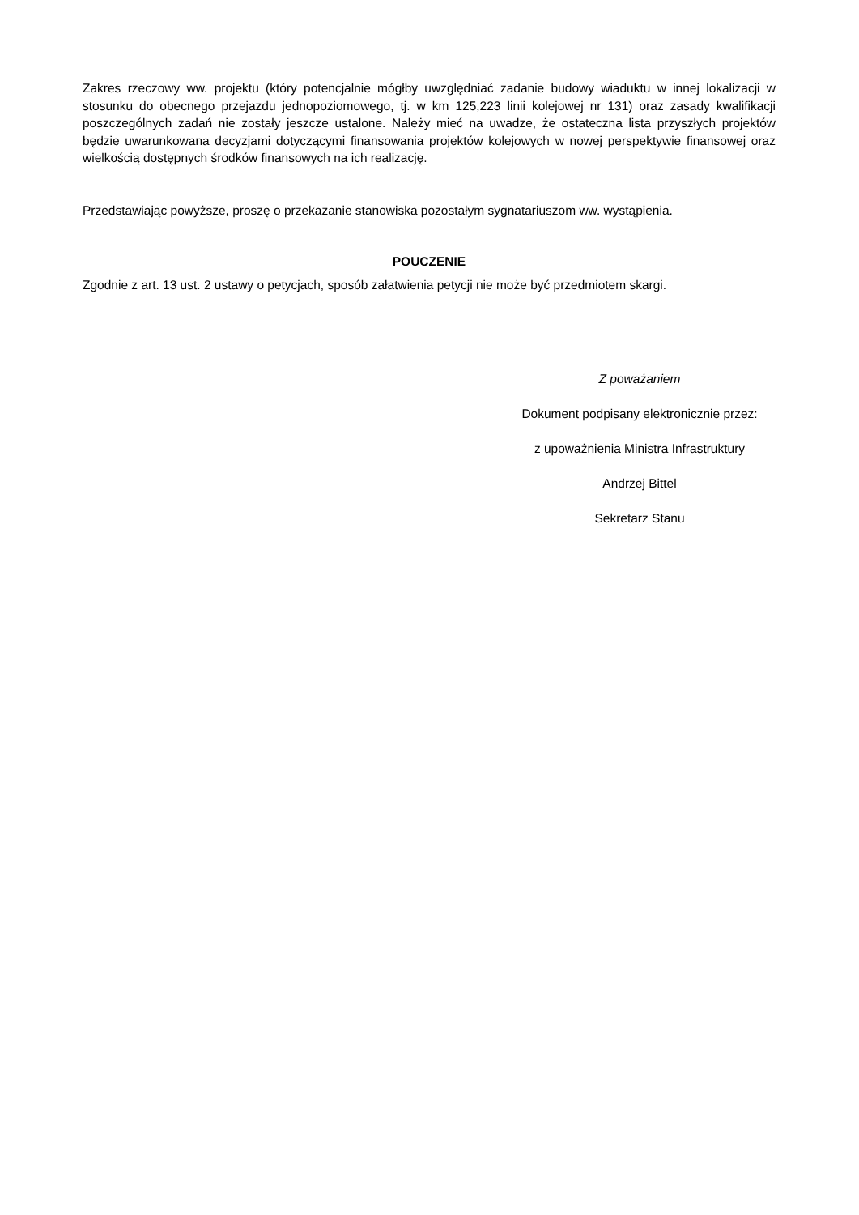Zakres rzeczowy ww. projektu (który potencjalnie mógłby uwzględniać zadanie budowy wiaduktu w innej lokalizacji w stosunku do obecnego przejazdu jednopoziomowego, tj. w km 125,223 linii kolejowej nr 131) oraz zasady kwalifikacji poszczególnych zadań nie zostały jeszcze ustalone. Należy mieć na uwadze, że ostateczna lista przyszłych projektów będzie uwarunkowana decyzjami dotyczącymi finansowania projektów kolejowych w nowej perspektywie finansowej oraz wielkością dostępnych środków finansowych na ich realizację.
Przedstawiając powyższe, proszę o przekazanie stanowiska pozostałym sygnatariuszom ww. wystąpienia.
POUCZENIE
Zgodnie z art. 13 ust. 2 ustawy o petycjach, sposób załatwienia petycji nie może być przedmiotem skargi.
Z poważaniem
Dokument podpisany elektronicznie przez:
z upoważnienia Ministra Infrastruktury
Andrzej Bittel
Sekretarz Stanu